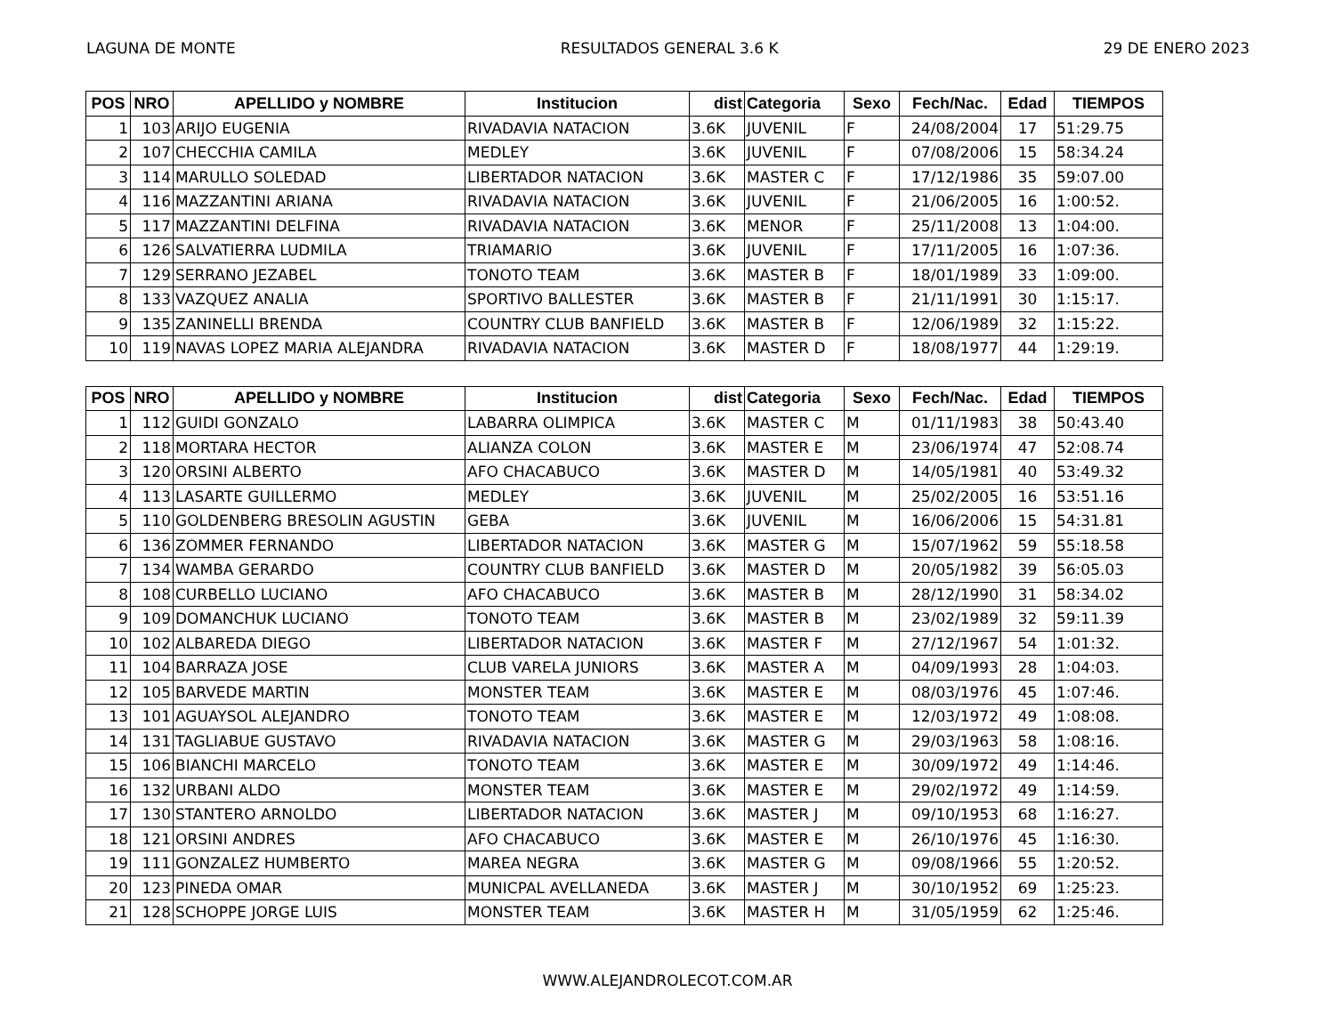LAGUNA DE MONTE RESULTADOS GENERAL 3.6 K 29 DE ENERO 2023
| POS | NRO | APELLIDO y NOMBRE | Institucion | dist | Categoria | Sexo | Fech/Nac. | Edad | TIEMPOS |
| --- | --- | --- | --- | --- | --- | --- | --- | --- | --- |
| 1 | 103 | ARIJO EUGENIA | RIVADAVIA NATACION | 3.6K | JUVENIL | F | 24/08/2004 | 17 | 51:29.75 |
| 2 | 107 | CHECCHIA CAMILA | MEDLEY | 3.6K | JUVENIL | F | 07/08/2006 | 15 | 58:34.24 |
| 3 | 114 | MARULLO SOLEDAD | LIBERTADOR NATACION | 3.6K | MASTER C | F | 17/12/1986 | 35 | 59:07.00 |
| 4 | 116 | MAZZANTINI ARIANA | RIVADAVIA NATACION | 3.6K | JUVENIL | F | 21/06/2005 | 16 | 1:00:52. |
| 5 | 117 | MAZZANTINI DELFINA | RIVADAVIA NATACION | 3.6K | MENOR | F | 25/11/2008 | 13 | 1:04:00. |
| 6 | 126 | SALVATIERRA LUDMILA | TRIAMARIO | 3.6K | JUVENIL | F | 17/11/2005 | 16 | 1:07:36. |
| 7 | 129 | SERRANO JEZABEL | TONOTO TEAM | 3.6K | MASTER B | F | 18/01/1989 | 33 | 1:09:00. |
| 8 | 133 | VAZQUEZ ANALIA | SPORTIVO BALLESTER | 3.6K | MASTER B | F | 21/11/1991 | 30 | 1:15:17. |
| 9 | 135 | ZANINELLI BRENDA | COUNTRY CLUB BANFIELD | 3.6K | MASTER B | F | 12/06/1989 | 32 | 1:15:22. |
| 10 | 119 | NAVAS LOPEZ MARIA ALEJANDRA | RIVADAVIA NATACION | 3.6K | MASTER D | F | 18/08/1977 | 44 | 1:29:19. |
| POS | NRO | APELLIDO y NOMBRE | Institucion | dist | Categoria | Sexo | Fech/Nac. | Edad | TIEMPOS |
| --- | --- | --- | --- | --- | --- | --- | --- | --- | --- |
| 1 | 112 | GUIDI GONZALO | LABARRA OLIMPICA | 3.6K | MASTER C | M | 01/11/1983 | 38 | 50:43.40 |
| 2 | 118 | MORTARA HECTOR | ALIANZA COLON | 3.6K | MASTER E | M | 23/06/1974 | 47 | 52:08.74 |
| 3 | 120 | ORSINI ALBERTO | AFO CHACABUCO | 3.6K | MASTER D | M | 14/05/1981 | 40 | 53:49.32 |
| 4 | 113 | LASARTE GUILLERMO | MEDLEY | 3.6K | JUVENIL | M | 25/02/2005 | 16 | 53:51.16 |
| 5 | 110 | GOLDENBERG BRESOLIN AGUSTIN | GEBA | 3.6K | JUVENIL | M | 16/06/2006 | 15 | 54:31.81 |
| 6 | 136 | ZOMMER FERNANDO | LIBERTADOR NATACION | 3.6K | MASTER G | M | 15/07/1962 | 59 | 55:18.58 |
| 7 | 134 | WAMBA GERARDO | COUNTRY CLUB BANFIELD | 3.6K | MASTER D | M | 20/05/1982 | 39 | 56:05.03 |
| 8 | 108 | CURBELLO LUCIANO | AFO CHACABUCO | 3.6K | MASTER B | M | 28/12/1990 | 31 | 58:34.02 |
| 9 | 109 | DOMANCHUK LUCIANO | TONOTO TEAM | 3.6K | MASTER B | M | 23/02/1989 | 32 | 59:11.39 |
| 10 | 102 | ALBAREDA DIEGO | LIBERTADOR NATACION | 3.6K | MASTER F | M | 27/12/1967 | 54 | 1:01:32. |
| 11 | 104 | BARRAZA JOSE | CLUB VARELA JUNIORS | 3.6K | MASTER A | M | 04/09/1993 | 28 | 1:04:03. |
| 12 | 105 | BARVEDE MARTIN | MONSTER TEAM | 3.6K | MASTER E | M | 08/03/1976 | 45 | 1:07:46. |
| 13 | 101 | AGUAYSOL ALEJANDRO | TONOTO TEAM | 3.6K | MASTER E | M | 12/03/1972 | 49 | 1:08:08. |
| 14 | 131 | TAGLIABUE GUSTAVO | RIVADAVIA NATACION | 3.6K | MASTER G | M | 29/03/1963 | 58 | 1:08:16. |
| 15 | 106 | BIANCHI MARCELO | TONOTO TEAM | 3.6K | MASTER E | M | 30/09/1972 | 49 | 1:14:46. |
| 16 | 132 | URBANI ALDO | MONSTER TEAM | 3.6K | MASTER E | M | 29/02/1972 | 49 | 1:14:59. |
| 17 | 130 | STANTERO ARNOLDO | LIBERTADOR NATACION | 3.6K | MASTER J | M | 09/10/1953 | 68 | 1:16:27. |
| 18 | 121 | ORSINI ANDRES | AFO CHACABUCO | 3.6K | MASTER E | M | 26/10/1976 | 45 | 1:16:30. |
| 19 | 111 | GONZALEZ HUMBERTO | MAREA NEGRA | 3.6K | MASTER G | M | 09/08/1966 | 55 | 1:20:52. |
| 20 | 123 | PINEDA OMAR | MUNICPAL AVELLANEDA | 3.6K | MASTER J | M | 30/10/1952 | 69 | 1:25:23. |
| 21 | 128 | SCHOPPE JORGE LUIS | MONSTER TEAM | 3.6K | MASTER H | M | 31/05/1959 | 62 | 1:25:46. |
WWW.ALEJANDROLECOT.COM.AR